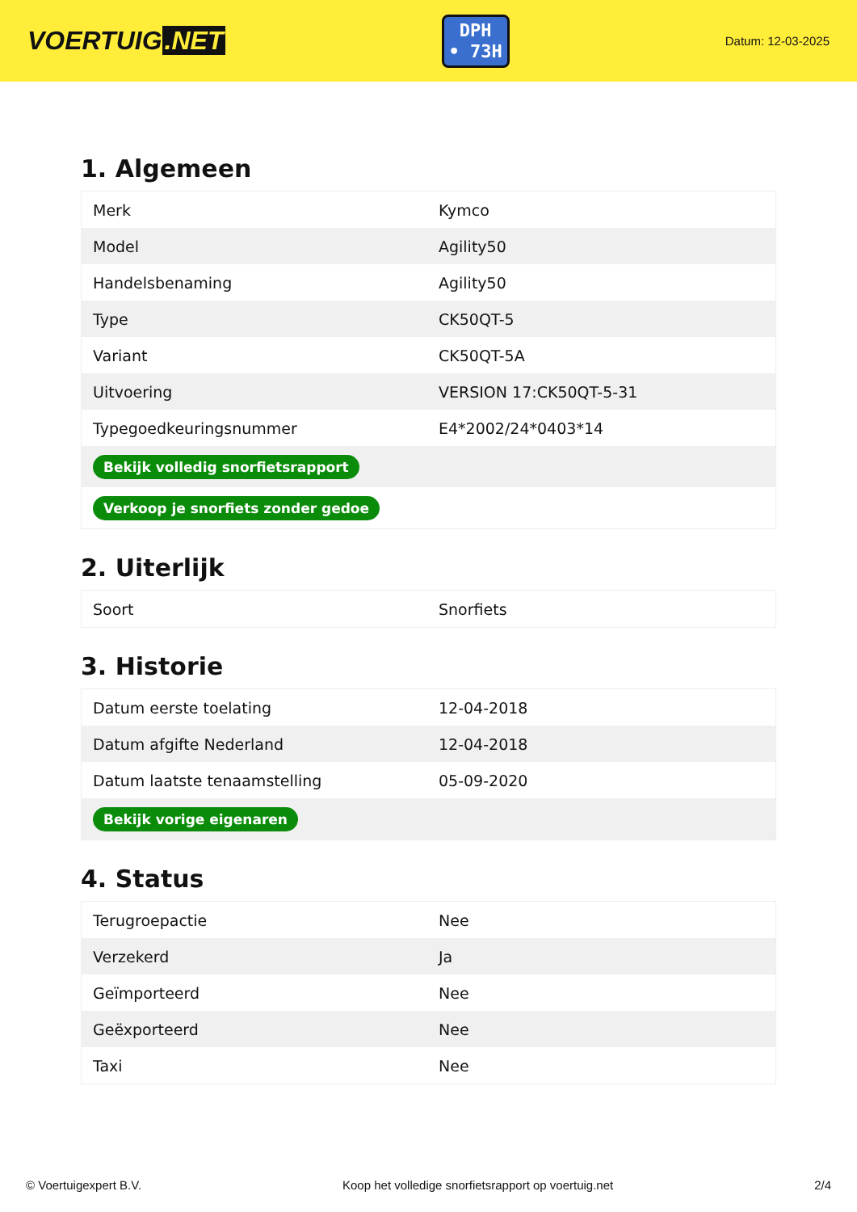VOERTUIG.NET
DPH
• 73H
Datum: 12-03-2025
1. Algemeen
| Merk | Kymco |
| Model | Agility50 |
| Handelsbenaming | Agility50 |
| Type | CK50QT-5 |
| Variant | CK50QT-5A |
| Uitvoering | VERSION 17:CK50QT-5-31 |
| Typegoedkeuringsnummer | E4*2002/24*0403*14 |
| Bekijk volledig snorfietsrapport | |
| Verkoop je snorfiets zonder gedoe | |
2. Uiterlijk
| Soort | Snorfiets |
3. Historie
| Datum eerste toelating | 12-04-2018 |
| Datum afgifte Nederland | 12-04-2018 |
| Datum laatste tenaamstelling | 05-09-2020 |
| Bekijk vorige eigenaren | |
4. Status
| Terugroepactie | Nee |
| Verzekerd | Ja |
| Geïmporteerd | Nee |
| Geëxporteerd | Nee |
| Taxi | Nee |
© Voertuigexpert B.V. Koop het volledige snorfietsrapport op voertuig.net 2/4